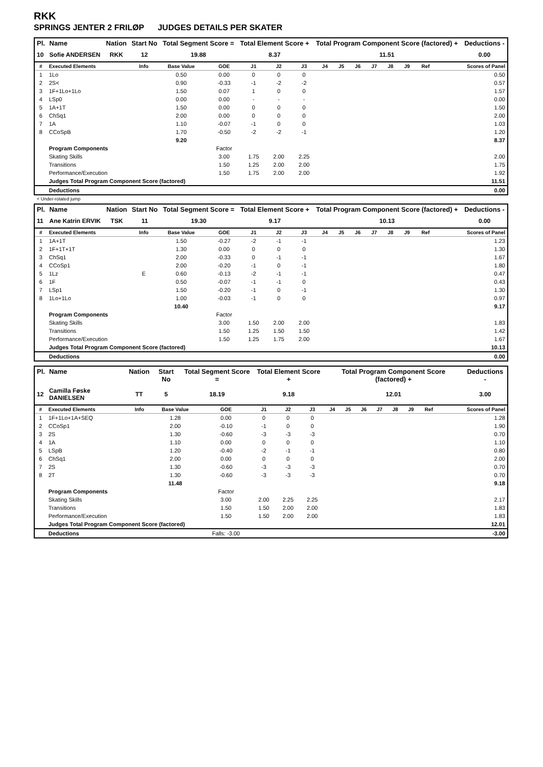RKK
SPRINGS JENTER 2 FRILØP JUDGES DETAILS PER SKATER
| Pl. | Name | Nation | Start No | Total Segment Score = | Total Element Score + | Total Program Component Score (factored) + | Deductions - |
| --- | --- | --- | --- | --- | --- | --- | --- |
| 10 | Sofie ANDERSEN | RKK | 12 | 19.88 | 8.37 | 11.51 | 0.00 |
| # | Executed Elements | Info | Base Value | GOE | J1 | J2 | J3 | J4 | J5 | J6 | J7 | J8 | J9 | Ref | Scores of Panel |
| --- | --- | --- | --- | --- | --- | --- | --- | --- | --- | --- | --- | --- | --- | --- | --- |
| 1 | 1Lo | | 0.50 | 0.00 | 0 | 0 | 0 | | | | | | | | 0.50 |
| 2 | 2S< | | 0.90 | -0.33 | -1 | -2 | -2 | | | | | | | | 0.57 |
| 3 | 1F+1Lo+1Lo | | 1.50 | 0.07 | 1 | 0 | 0 | | | | | | | | 1.57 |
| 4 | LSp0 | | 0.00 | 0.00 | - | - | - | | | | | | | | 0.00 |
| 5 | 1A+1T | | 1.50 | 0.00 | 0 | 0 | 0 | | | | | | | | 1.50 |
| 6 | ChSq1 | | 2.00 | 0.00 | 0 | 0 | 0 | | | | | | | | 2.00 |
| 7 | 1A | | 1.10 | -0.07 | -1 | 0 | 0 | | | | | | | | 1.03 |
| 8 | CCoSpB | | 1.70 | -0.50 | -2 | -2 | -1 | | | | | | | | 1.20 |
| | | | 9.20 | | | | | | | | | | | | 8.37 |
| | Program Components | | | Factor | | | | | | | | | | | |
| | Skating Skills | | | 3.00 | 1.75 | 2.00 | 2.25 | | | | | | | | 2.00 |
| | Transitions | | | 1.50 | 1.25 | 2.00 | 2.00 | | | | | | | | 1.75 |
| | Performance/Execution | | | 1.50 | 1.75 | 2.00 | 2.00 | | | | | | | | 1.92 |
| | Judges Total Program Component Score (factored) | | | | | | | | | | | | | | 11.51 |
| | Deductions | | | | | | | | | | | | | | 0.00 |
< Under-rotated jump
| Pl. | Name | Nation | Start No | Total Segment Score = | Total Element Score + | Total Program Component Score (factored) + | Deductions - |
| --- | --- | --- | --- | --- | --- | --- | --- |
| 11 | Ane Katrin ERVIK | TSK | 11 | 19.30 | 9.17 | 10.13 | 0.00 |
| # | Executed Elements | Info | Base Value | GOE | J1 | J2 | J3 | J4 | J5 | J6 | J7 | J8 | J9 | Ref | Scores of Panel |
| --- | --- | --- | --- | --- | --- | --- | --- | --- | --- | --- | --- | --- | --- | --- | --- |
| 1 | 1A+1T | | 1.50 | -0.27 | -2 | -1 | -1 | | | | | | | | 1.23 |
| 2 | 1F+1T+1T | | 1.30 | 0.00 | 0 | 0 | 0 | | | | | | | | 1.30 |
| 3 | ChSq1 | | 2.00 | -0.33 | 0 | -1 | -1 | | | | | | | | 1.67 |
| 4 | CCoSp1 | | 2.00 | -0.20 | -1 | 0 | -1 | | | | | | | | 1.80 |
| 5 | 1Lz | E | 0.60 | -0.13 | -2 | -1 | -1 | | | | | | | | 0.47 |
| 6 | 1F | | 0.50 | -0.07 | -1 | -1 | 0 | | | | | | | | 0.43 |
| 7 | LSp1 | | 1.50 | -0.20 | -1 | 0 | -1 | | | | | | | | 1.30 |
| 8 | 1Lo+1Lo | | 1.00 | -0.03 | -1 | 0 | 0 | | | | | | | | 0.97 |
| | | | 10.40 | | | | | | | | | | | | 9.17 |
| | Program Components | | | Factor | | | | | | | | | | | |
| | Skating Skills | | | 3.00 | 1.50 | 2.00 | 2.00 | | | | | | | | 1.83 |
| | Transitions | | | 1.50 | 1.25 | 1.50 | 1.50 | | | | | | | | 1.42 |
| | Performance/Execution | | | 1.50 | 1.25 | 1.75 | 2.00 | | | | | | | | 1.67 |
| | Judges Total Program Component Score (factored) | | | | | | | | | | | | | | 10.13 |
| | Deductions | | | | | | | | | | | | | | 0.00 |
| Pl. | Name | Nation | Start No | Total Segment Score = | Total Element Score + | Total Program Component Score (factored) + | Deductions - |
| --- | --- | --- | --- | --- | --- | --- | --- |
| 12 | Camilla Føske DANIELSEN | TT | 5 | 18.19 | 9.18 | 12.01 | 3.00 |
| # | Executed Elements | Info | Base Value | GOE | J1 | J2 | J3 | J4 | J5 | J6 | J7 | J8 | J9 | Ref | Scores of Panel |
| --- | --- | --- | --- | --- | --- | --- | --- | --- | --- | --- | --- | --- | --- | --- | --- |
| 1 | 1F+1Lo+1A+SEQ | | 1.28 | 0.00 | 0 | 0 | 0 | | | | | | | | 1.28 |
| 2 | CCoSp1 | | 2.00 | -0.10 | -1 | 0 | 0 | | | | | | | | 1.90 |
| 3 | 2S | | 1.30 | -0.60 | -3 | -3 | -3 | | | | | | | | 0.70 |
| 4 | 1A | | 1.10 | 0.00 | 0 | 0 | 0 | | | | | | | | 1.10 |
| 5 | LSpB | | 1.20 | -0.40 | -2 | -1 | -1 | | | | | | | | 0.80 |
| 6 | ChSq1 | | 2.00 | 0.00 | 0 | 0 | 0 | | | | | | | | 2.00 |
| 7 | 2S | | 1.30 | -0.60 | -3 | -3 | -3 | | | | | | | | 0.70 |
| 8 | 2T | | 1.30 | -0.60 | -3 | -3 | -3 | | | | | | | | 0.70 |
| | | | 11.48 | | | | | | | | | | | | 9.18 |
| | Program Components | | | Factor | | | | | | | | | | | |
| | Skating Skills | | | 3.00 | 2.00 | 2.25 | 2.25 | | | | | | | | 2.17 |
| | Transitions | | | 1.50 | 1.50 | 2.00 | 2.00 | | | | | | | | 1.83 |
| | Performance/Execution | | | 1.50 | 1.50 | 2.00 | 2.00 | | | | | | | | 1.83 |
| | Judges Total Program Component Score (factored) | | | | | | | | | | | | | | 12.01 |
| | Deductions | | | Falls: -3.00 | | | | | | | | | | | -3.00 |